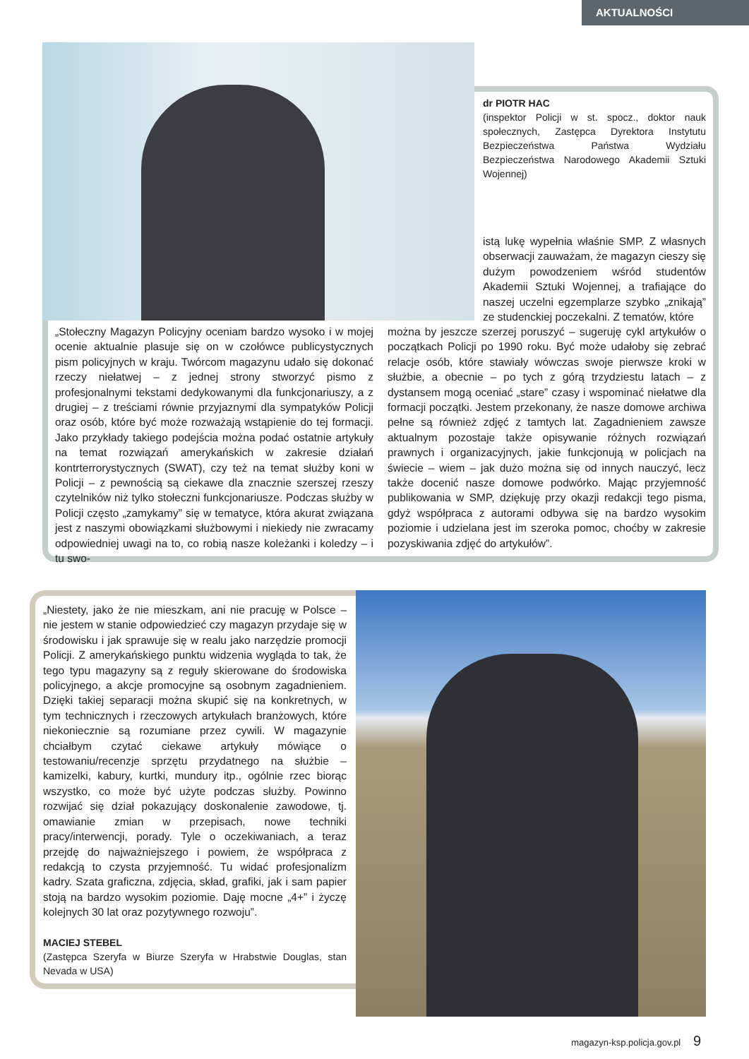AKTUALNOŚCI
dr PIOTR HAC
(inspektor Policji w st. spocz., doktor nauk społecznych, Zastępca Dyrektora Instytutu Bezpieczeństwa Państwa Wydziału Bezpieczeństwa Narodowego Akademii Sztuki Wojennej)
istą lukę wypełnia właśnie SMP. Z własnych obserwacji zauważam, że magazyn cieszy się dużym powodzeniem wśród studentów Akademii Sztuki Wojennej, a trafiające do naszej uczelni egzemplarze szybko „znikają” ze studenckiej poczekalni. Z tematów, które
„Stołeczny Magazyn Policyjny oceniam bardzo wysoko i w mojej ocenie aktualnie plasuje się on w czołówce publicystycznych pism policyjnych w kraju. Twórcom magazynu udało się dokonać rzeczy niełatwej – z jednej strony stworzyć pismo z profesjonalnymi tekstami dedykowanymi dla funkcjonariuszy, a z drugiej – z treściami równie przyjaznymi dla sympatyków Policji oraz osób, które być może rozważają wstąpienie do tej formacji. Jako przykłady takiego podejścia można podać ostatnie artykuły na temat rozwiązań amerykańskich w zakresie działań kontrterrorystycznych (SWAT), czy też na temat służby koni w Policji – z pewnością są ciekawe dla znacznie szerszej rzeszy czytelników niż tylko stołeczni funkcjonariusze. Podczas służby w Policji często „zamykamy” się w tematyce, która akurat związana jest z naszymi obowiązkami służbowymi i niekiedy nie zwracamy odpowiedniej uwagi na to, co robią nasze koleżanki i koledzy – i tu swo-
można by jeszcze szerzej poruszyć – sugeruję cykl artykułów o początkach Policji po 1990 roku. Być może udałoby się zebrać relacje osób, które stawiały wówczas swoje pierwsze kroki w służbie, a obecnie – po tych z górą trzydziestu latach – z dystansem mogą oceniać „stare” czasy i wspominać niełatwe dla formacji początki. Jestem przekonany, że nasze domowe archiwa pełne są również zdjęć z tamtych lat. Zagadnieniem zawsze aktualnym pozostaje także opisywanie różnych rozwiązań prawnych i organizacyjnych, jakie funkcjonują w policjach na świecie – wiem – jak dużo można się od innych nauczyć, lecz także docenić nasze domowe podwórko. Mając przyjemność publikowania w SMP, dziękuję przy okazji redakcji tego pisma, gdyż współpraca z autorami odbywa się na bardzo wysokim poziomie i udzielana jest im szeroka pomoc, choćby w zakresie pozyskiwania zdjęć do artykułów”.
„Niestety, jako że nie mieszkam, ani nie pracuję w Polsce – nie jestem w stanie odpowiedzieć czy magazyn przydaje się w środowisku i jak sprawuje się w realu jako narzędzie promocji Policji. Z amerykańskiego punktu widzenia wygląda to tak, że tego typu magazyny są z reguły skierowane do środowiska policyjnego, a akcje promocyjne są osobnym zagadnieniem. Dzięki takiej separacji można skupić się na konkretnych, w tym technicznych i rzeczowych artykułach branżowych, które niekoniecznie są rozumiane przez cywili. W magazynie chciałbym czytać ciekawe artykuły mówiące o testowaniu/recenzje sprzętu przydatnego na służbie – kamizelki, kabury, kurtki, mundury itp., ogólnie rzec biorąc wszystko, co może być użyte podczas służby. Powinno rozwijać się dział pokazujący doskonalenie zawodowe, tj. omawianie zmian w przepisach, nowe techniki pracy/interwencji, porady. Tyle o oczekiwaniach, a teraz przejdę do najważniejszego i powiem, że współpraca z redakcją to czysta przyjemność. Tu widać profesjonalizm kadry. Szata graficzna, zdjęcia, skład, grafiki, jak i sam papier stoją na bardzo wysokim poziomie. Daję mocne „4+” i życzę kolejnych 30 lat oraz pozytywnego rozwoju”.
MACIEJ STEBEL
(Zastępca Szeryfa w Biurze Szeryfa w Hrabstwie Douglas, stan Nevada w USA)
magazyn-ksp.policja.gov.pl 9